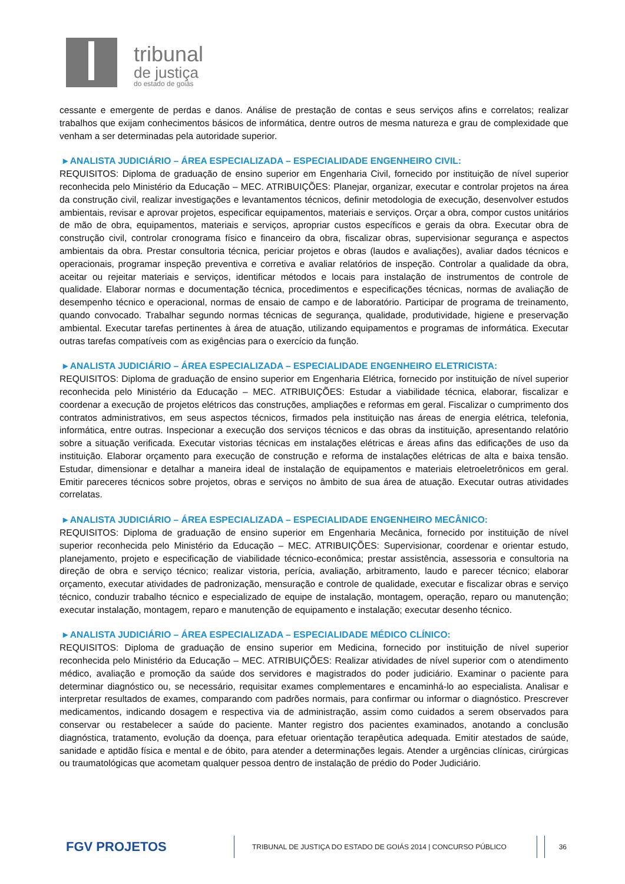tribunal
de justiça
do estado de goiás
cessante e emergente de perdas e danos. Análise de prestação de contas e seus serviços afins e correlatos; realizar trabalhos que exijam conhecimentos básicos de informática, dentre outros de mesma natureza e grau de complexidade que venham a ser determinadas pela autoridade superior.
▸ ANALISTA JUDICIÁRIO – ÁREA ESPECIALIZADA – ESPECIALIDADE ENGENHEIRO CIVIL:
REQUISITOS: Diploma de graduação de ensino superior em Engenharia Civil, fornecido por instituição de nível superior reconhecida pelo Ministério da Educação – MEC. ATRIBUIÇÕES: Planejar, organizar, executar e controlar projetos na área da construção civil, realizar investigações e levantamentos técnicos, definir metodologia de execução, desenvolver estudos ambientais, revisar e aprovar projetos, especificar equipamentos, materiais e serviços. Orçar a obra, compor custos unitários de mão de obra, equipamentos, materiais e serviços, apropriar custos específicos e gerais da obra. Executar obra de construção civil, controlar cronograma físico e financeiro da obra, fiscalizar obras, supervisionar segurança e aspectos ambientais da obra. Prestar consultoria técnica, periciar projetos e obras (laudos e avaliações), avaliar dados técnicos e operacionais, programar inspeção preventiva e corretiva e avaliar relatórios de inspeção. Controlar a qualidade da obra, aceitar ou rejeitar materiais e serviços, identificar métodos e locais para instalação de instrumentos de controle de qualidade. Elaborar normas e documentação técnica, procedimentos e especificações técnicas, normas de avaliação de desempenho técnico e operacional, normas de ensaio de campo e de laboratório. Participar de programa de treinamento, quando convocado. Trabalhar segundo normas técnicas de segurança, qualidade, produtividade, higiene e preservação ambiental. Executar tarefas pertinentes à área de atuação, utilizando equipamentos e programas de informática. Executar outras tarefas compatíveis com as exigências para o exercício da função.
▸ ANALISTA JUDICIÁRIO – ÁREA ESPECIALIZADA – ESPECIALIDADE ENGENHEIRO ELETRICISTA:
REQUISITOS: Diploma de graduação de ensino superior em Engenharia Elétrica, fornecido por instituição de nível superior reconhecida pelo Ministério da Educação – MEC. ATRIBUIÇÕES: Estudar a viabilidade técnica, elaborar, fiscalizar e coordenar a execução de projetos elétricos das construções, ampliações e reformas em geral. Fiscalizar o cumprimento dos contratos administrativos, em seus aspectos técnicos, firmados pela instituição nas áreas de energia elétrica, telefonia, informática, entre outras. Inspecionar a execução dos serviços técnicos e das obras da instituição, apresentando relatório sobre a situação verificada. Executar vistorias técnicas em instalações elétricas e áreas afins das edificações de uso da instituição. Elaborar orçamento para execução de construção e reforma de instalações elétricas de alta e baixa tensão. Estudar, dimensionar e detalhar a maneira ideal de instalação de equipamentos e materiais eletroeletrônicos em geral. Emitir pareceres técnicos sobre projetos, obras e serviços no âmbito de sua área de atuação. Executar outras atividades correlatas.
▸ ANALISTA JUDICIÁRIO – ÁREA ESPECIALIZADA – ESPECIALIDADE ENGENHEIRO MECÂNICO:
REQUISITOS: Diploma de graduação de ensino superior em Engenharia Mecânica, fornecido por instituição de nível superior reconhecida pelo Ministério da Educação – MEC. ATRIBUIÇÕES: Supervisionar, coordenar e orientar estudo, planejamento, projeto e especificação de viabilidade técnico-econômica; prestar assistência, assessoria e consultoria na direção de obra e serviço técnico; realizar vistoria, perícia, avaliação, arbitramento, laudo e parecer técnico; elaborar orçamento, executar atividades de padronização, mensuração e controle de qualidade, executar e fiscalizar obras e serviço técnico, conduzir trabalho técnico e especializado de equipe de instalação, montagem, operação, reparo ou manutenção; executar instalação, montagem, reparo e manutenção de equipamento e instalação; executar desenho técnico.
▸ ANALISTA JUDICIÁRIO – ÁREA ESPECIALIZADA – ESPECIALIDADE MÉDICO CLÍNICO:
REQUISITOS: Diploma de graduação de ensino superior em Medicina, fornecido por instituição de nível superior reconhecida pelo Ministério da Educação – MEC. ATRIBUIÇÕES: Realizar atividades de nível superior com o atendimento médico, avaliação e promoção da saúde dos servidores e magistrados do poder judiciário. Examinar o paciente para determinar diagnóstico ou, se necessário, requisitar exames complementares e encaminhá-lo ao especialista. Analisar e interpretar resultados de exames, comparando com padrões normais, para confirmar ou informar o diagnóstico. Prescrever medicamentos, indicando dosagem e respectiva via de administração, assim como cuidados a serem observados para conservar ou restabelecer a saúde do paciente. Manter registro dos pacientes examinados, anotando a conclusão diagnóstica, tratamento, evolução da doença, para efetuar orientação terapêutica adequada. Emitir atestados de saúde, sanidade e aptidão física e mental e de óbito, para atender a determinações legais. Atender a urgências clínicas, cirúrgicas ou traumatológicas que acometam qualquer pessoa dentro de instalação de prédio do Poder Judiciário.
FGV PROJETOS
TRIBUNAL DE JUSTIÇA DO ESTADO DE GOIÁS 2014 | CONCURSO PÚBLICO 36